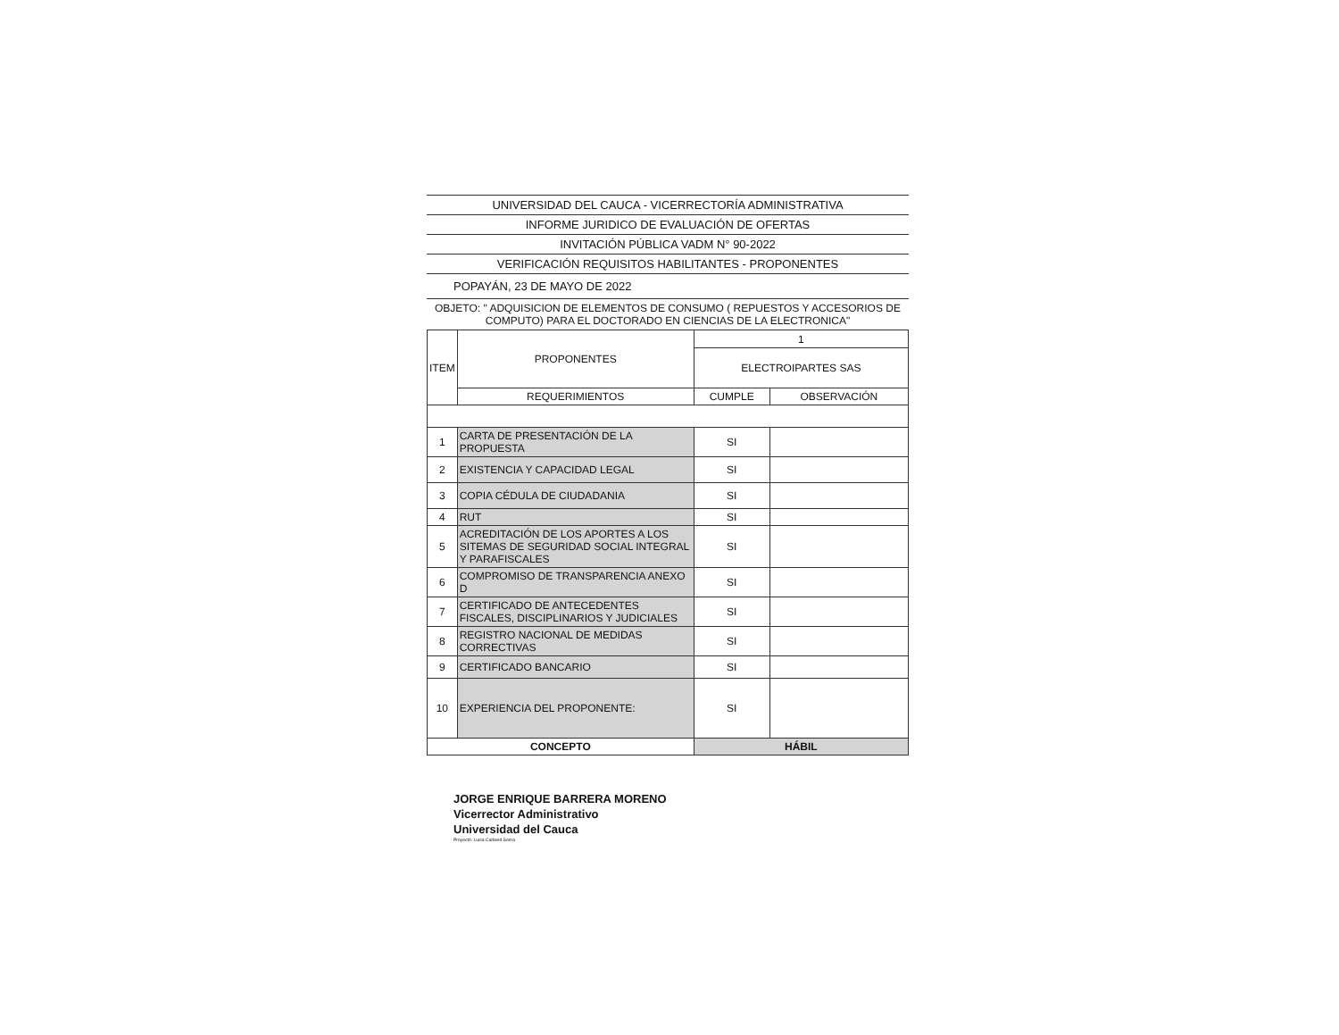UNIVERSIDAD DEL CAUCA - VICERRECTORÍA ADMINISTRATIVA
INFORME JURIDICO DE EVALUACIÓN DE OFERTAS
INVITACIÓN PÚBLICA VADM N° 90-2022
VERIFICACIÓN REQUISITOS HABILITANTES - PROPONENTES
POPAYÁN, 23 DE MAYO DE 2022
OBJETO: " ADQUISICION DE ELEMENTOS DE CONSUMO ( REPUESTOS Y ACCESORIOS DE COMPUTO) PARA EL DOCTORADO EN CIENCIAS DE LA ELECTRONICA"
| ITEM | PROPONENTES | 1 | |
| --- | --- | --- | --- |
| | | ELECTROIPARTES SAS | |
| | REQUERIMIENTOS | CUMPLE | OBSERVACIÓN |
| 1 | CARTA DE PRESENTACIÓN DE LA PROPUESTA | SI | |
| 2 | EXISTENCIA Y CAPACIDAD LEGAL | SI | |
| 3 | COPIA CÉDULA DE CIUDADANIA | SI | |
| 4 | RUT | SI | |
| 5 | ACREDITACIÓN DE LOS APORTES A LOS SITEMAS DE SEGURIDAD SOCIAL INTEGRAL Y PARAFISCALES | SI | |
| 6 | COMPROMISO DE TRANSPARENCIA ANEXO D | SI | |
| 7 | CERTIFICADO DE ANTECEDENTES FISCALES, DISCIPLINARIOS Y JUDICIALES | SI | |
| 8 | REGISTRO NACIONAL DE MEDIDAS CORRECTIVAS | SI | |
| 9 | CERTIFICADO BANCARIO | SI | |
| 10 | EXPERIENCIA DEL PROPONENTE: | SI | |
| CONCEPTO | | HÁBIL | |
JORGE ENRIQUE BARRERA MORENO
Vicerrector Administrativo
Universidad del Cauca
Proyectó: Luisa Cadavid Serna